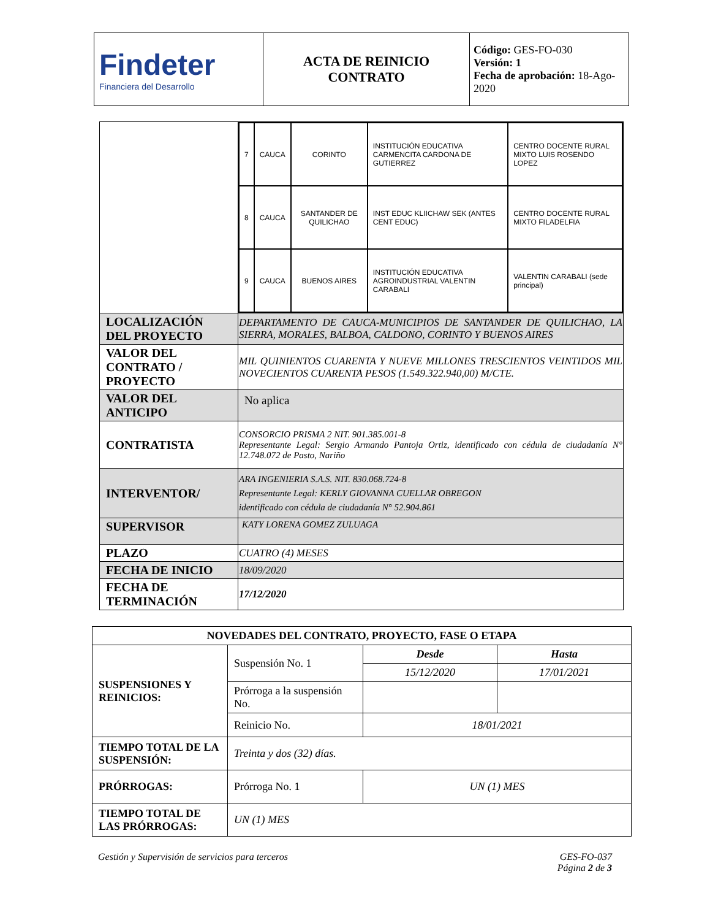| Findeter Financiera del Desarrollo | ACTA DE REINICIO CONTRATO | Código: GES-FO-030 Versión: 1 Fecha de aprobación: 18-Ago-2020 |
| | / 7 / CAUCA / CORINTO / INSTITUCIÓN EDUCATIVA CARMENCITA CARDONA DE GUTIERREZ / CENTRO DOCENTE RURAL MIXTO LUIS ROSENDO LOPEZ / / 8 / CAUCA / SANTANDER DE QUILICHAO / INST EDUC KLIICHAW SEK (ANTES CENT EDUC) / CENTRO DOCENTE RURAL MIXTO FILADELFIA / / 9 / CAUCA / BUENOS AIRES / INSTITUCIÓN EDUCATIVA AGROINDUSTRIAL VALENTIN CARABALI / VALENTIN CARABALI (sede principal) / |
| LOCALIZACIÓN DEL PROYECTO | DEPARTAMENTO DE CAUCA-MUNICIPIOS DE SANTANDER DE QUILICHAO, LA SIERRA, MORALES, BALBOA, CALDONO, CORINTO Y BUENOS AIRES |
| VALOR DEL CONTRATO / PROYECTO | MIL QUINIENTOS CUARENTA Y NUEVE MILLONES TRESCIENTOS VEINTIDOS MIL NOVECIENTOS CUARENTA PESOS (1.549.322.940,00) M/CTE. |
| VALOR DEL ANTICIPO | No aplica |
| CONTRATISTA | CONSORCIO PRISMA 2 NIT. 901.385.001-8 Representante Legal: Sergio Armando Pantoja Ortiz, identificado con cédula de ciudadanía N° 12.748.072 de Pasto, Nariño |
| INTERVENTOR/ | ARA INGENIERIA S.A.S. NIT. 830.068.724-8 Representante Legal: KERLY GIOVANNA CUELLAR OBREGON identificado con cédula de ciudadanía N° 52.904.861 |
| SUPERVISOR | KATY LORENA GOMEZ ZULUAGA |
| PLAZO | CUATRO (4) MESES |
| FECHA DE INICIO | 18/09/2020 |
| FECHA DE TERMINACIÓN | 17/12/2020 |
| NOVEDADES DEL CONTRATO, PROYECTO, FASE O ETAPA | | | |
| SUSPENSIONES Y REINICIOS: | Suspensión No. 1 | Desde | Hasta |
| | | 15/12/2020 | 17/01/2021 |
| | Prórroga a la suspensión No. | | |
| | Reinicio No. | 18/01/2021 | |
| TIEMPO TOTAL DE LA SUSPENSIÓN: | Treinta y dos (32) días. | | |
| PRÓRROGAS: | Prórroga No. 1 | UN (1) MES | |
| TIEMPO TOTAL DE LAS PRÓRROGAS: | UN (1) MES | | |
Gestión y Supervisión de servicios para terceros
GES-FO-037
Página 2 de 3